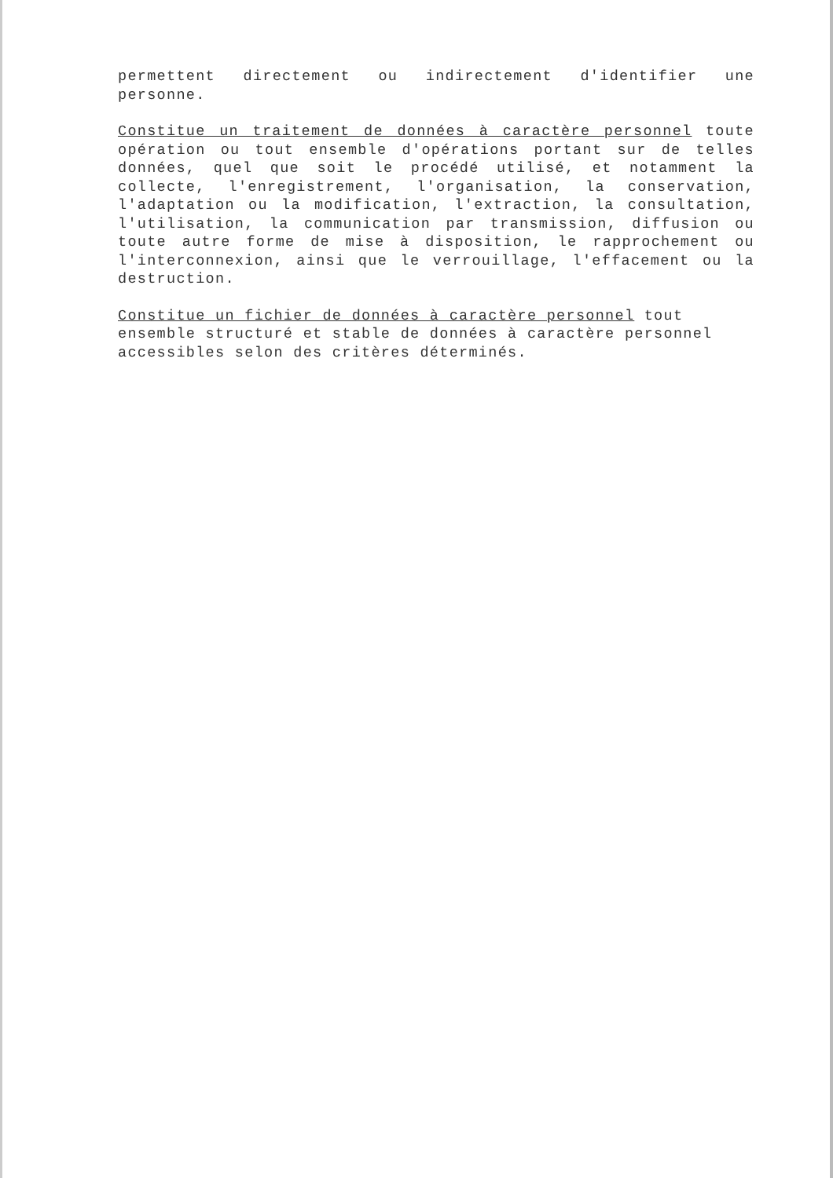permettent directement ou indirectement d'identifier une personne.
Constitue un traitement de données à caractère personnel toute opération ou tout ensemble d'opérations portant sur de telles données, quel que soit le procédé utilisé, et notamment la collecte, l'enregistrement, l'organisation, la conservation, l'adaptation ou la modification, l'extraction, la consultation, l'utilisation, la communication par transmission, diffusion ou toute autre forme de mise à disposition, le rapprochement ou l'interconnexion, ainsi que le verrouillage, l'effacement ou la destruction.
Constitue un fichier de données à caractère personnel tout ensemble structuré et stable de données à caractère personnel accessibles selon des critères déterminés.